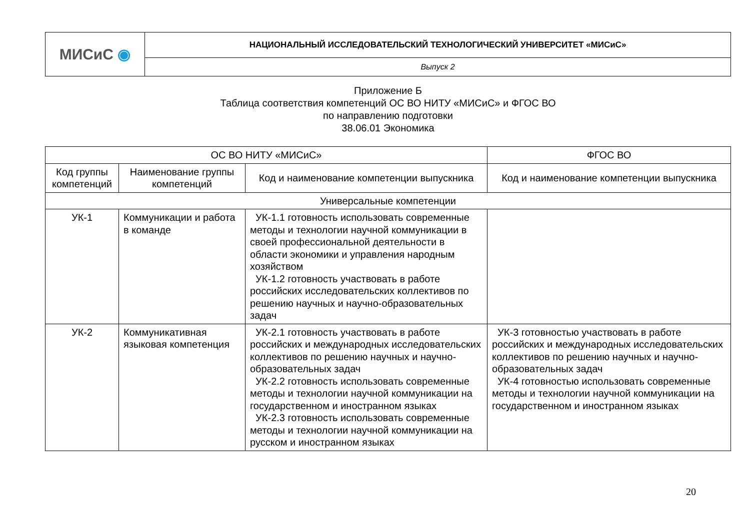| МИСиС ◉ | НАЦИОНАЛЬНЫЙ ИССЛЕДОВАТЕЛЬСКИЙ ТЕХНОЛОГИЧЕСКИЙ УНИВЕРСИТЕТ «МИСиС» |
| | Выпуск 2 |
Приложение Б
Таблица соответствия компетенций ОС ВО НИТУ «МИСиС» и ФГОС ВО
по направлению подготовки
38.06.01 Экономика
| ОС ВО НИТУ «МИСиС» | | | ФГОС ВО |
| --- | --- | --- | --- |
| Код группы компетенций | Наименование группы компетенций | Код и наименование компетенции выпускника | Код и наименование компетенции выпускника |
| Универсальные компетенции | | | |
| УК-1 | Коммуникации и работа в команде | УК-1.1 готовность использовать современные методы и технологии научной коммуникации в своей профессиональной деятельности в области экономики и управления народным хозяйством УК-1.2 готовность участвовать в работе российских исследовательских коллективов по решению научных и научно-образовательных задач | |
| УК-2 | Коммуникативная языковая компетенция | УК-2.1 готовность участвовать в работе российских и международных исследовательских коллективов по решению научных и научно-образовательных задач УК-2.2 готовность использовать современные методы и технологии научной коммуникации на государственном и иностранном языках УК-2.3 готовность использовать современные методы и технологии научной коммуникации на русском и иностранном языках | УК-3 готовностью участвовать в работе российских и международных исследовательских коллективов по решению научных и научно-образовательных задач УК-4 готовностью использовать современные методы и технологии научной коммуникации на государственном и иностранном языках |
20